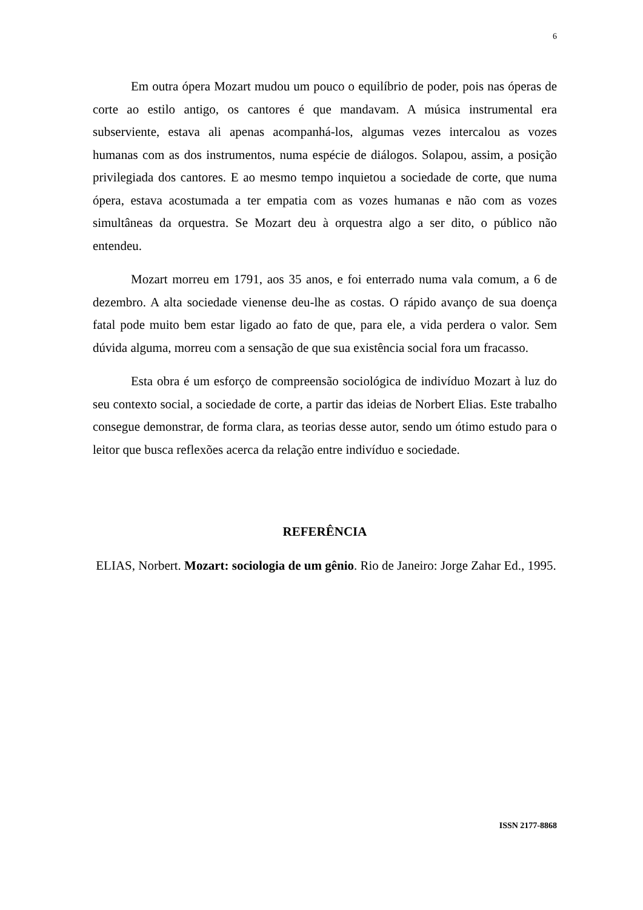6
Em outra ópera Mozart mudou um pouco o equilíbrio de poder, pois nas óperas de corte ao estilo antigo, os cantores é que mandavam. A música instrumental era subserviente, estava ali apenas acompanhá-los, algumas vezes intercalou as vozes humanas com as dos instrumentos, numa espécie de diálogos. Solapou, assim, a posição privilegiada dos cantores. E ao mesmo tempo inquietou a sociedade de corte, que numa ópera, estava acostumada a ter empatia com as vozes humanas e não com as vozes simultâneas da orquestra. Se Mozart deu à orquestra algo a ser dito, o público não entendeu.
Mozart morreu em 1791, aos 35 anos, e foi enterrado numa vala comum, a 6 de dezembro. A alta sociedade vienense deu-lhe as costas. O rápido avanço de sua doença fatal pode muito bem estar ligado ao fato de que, para ele, a vida perdera o valor. Sem dúvida alguma, morreu com a sensação de que sua existência social fora um fracasso.
Esta obra é um esforço de compreensão sociológica de indivíduo Mozart à luz do seu contexto social, a sociedade de corte, a partir das ideias de Norbert Elias. Este trabalho consegue demonstrar, de forma clara, as teorias desse autor, sendo um ótimo estudo para o leitor que busca reflexões acerca da relação entre indivíduo e sociedade.
REFERÊNCIA
ELIAS, Norbert. Mozart: sociologia de um gênio. Rio de Janeiro: Jorge Zahar Ed., 1995.
ISSN 2177-8868